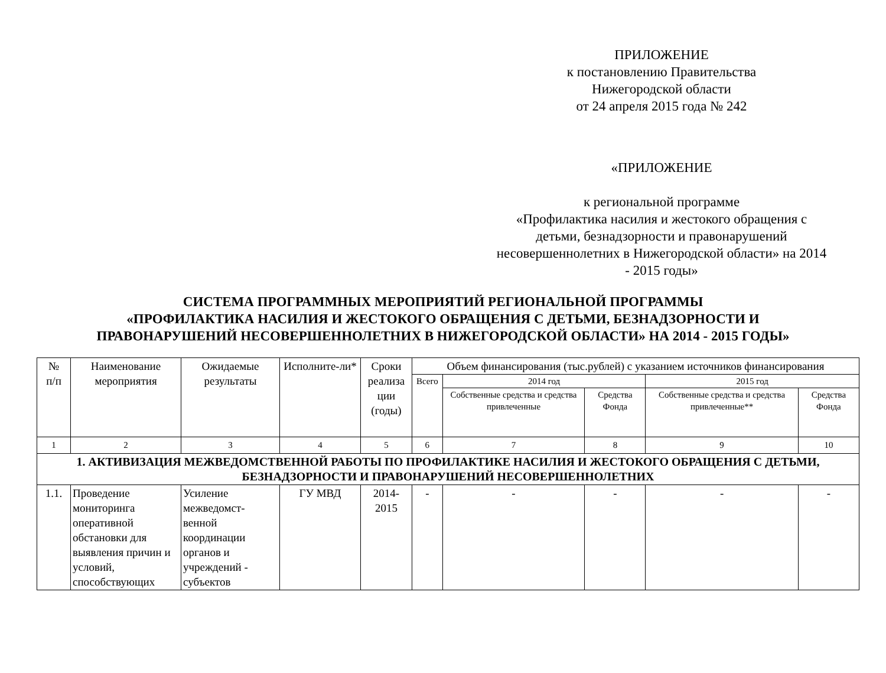ПРИЛОЖЕНИЕ
к постановлению Правительства
Нижегородской области
от 24 апреля 2015 года № 242
«ПРИЛОЖЕНИЕ
к региональной программе
«Профилактика насилия и жестокого обращения с детьми, безнадзорности и правонарушений несовершеннолетних в Нижегородской области» на 2014 - 2015 годы»
СИСТЕМА ПРОГРАММНЫХ МЕРОПРИЯТИЙ РЕГИОНАЛЬНОЙ ПРОГРАММЫ
«ПРОФИЛАКТИКА НАСИЛИЯ И ЖЕСТОКОГО ОБРАЩЕНИЯ С ДЕТЬМИ, БЕЗНАДЗОРНОСТИ И
ПРАВОНАРУШЕНИЙ НЕСОВЕРШЕННОЛЕТНИХ В НИЖЕГОРОДСКОЙ ОБЛАСТИ» НА 2014 - 2015 ГОДЫ»
| № п/п | Наименование мероприятия | Ожидаемые результаты | Исполните-ли* | Сроки реализа ции (годы) | Объем финансирования (тыс.рублей) с указанием источников финансирования | | | | |
| --- | --- | --- | --- | --- | --- | --- | --- | --- | --- |
| | | | | | Всего | 2014 год | | 2015 год | |
| | | | | | | Собственные средства и средства привлеченные | Средства Фонда | Собственные средства и средства привлеченные** | Средства Фонда |
| 1 | 2 | 3 | 4 | 5 | 6 | 7 | 8 | 9 | 10 |
| 1. АКТИВИЗАЦИЯ МЕЖВЕДОМСТВЕННОЙ РАБОТЫ ПО ПРОФИЛАКТИКЕ НАСИЛИЯ И ЖЕСТОКОГО ОБРАЩЕНИЯ С ДЕТЬМИ, БЕЗНАДЗОРНОСТИ И ПРАВОНАРУШЕНИЙ НЕСОВЕРШЕННОЛЕТНИХ | | | | | | | | | |
| 1.1. | Проведение мониторинга оперативной обстановки для выявления причин и условий, способствующих | Усиление межведомст-венной координации органов и учреждений - субъектов | ГУ МВД | 2014-2015 | - | - | - | - | - |